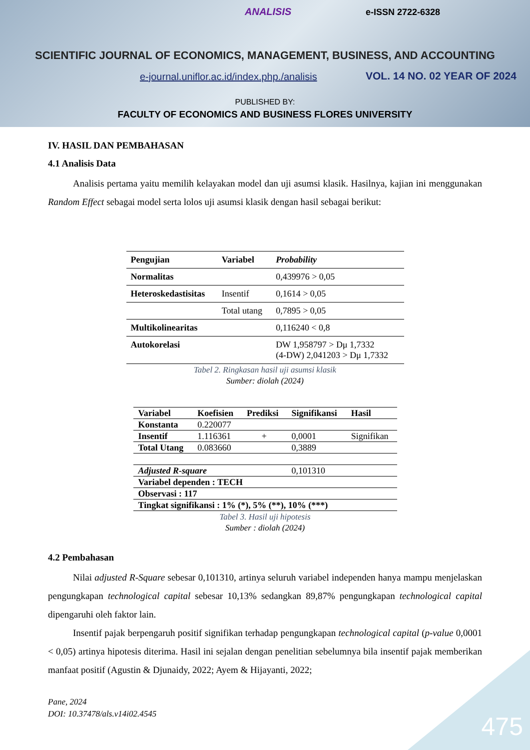ANALISIS e-ISSN 2722-6328
SCIENTIFIC JOURNAL OF ECONOMICS, MANAGEMENT, BUSINESS, AND ACCOUNTING
e-journal.uniflor.ac.id/index.php./analisis
VOL. 14 NO. 02 YEAR OF 2024
PUBLISHED BY:
FACULTY OF ECONOMICS AND BUSINESS FLORES UNIVERSITY
IV. HASIL DAN PEMBAHASAN
4.1 Analisis Data
Analisis pertama yaitu memilih kelayakan model dan uji asumsi klasik. Hasilnya, kajian ini menggunakan Random Effect sebagai model serta lolos uji asumsi klasik dengan hasil sebagai berikut:
| Pengujian | Variabel | Probability |
| --- | --- | --- |
| Normalitas | | 0,439976 > 0,05 |
| Heteroskedastisitas | Insentif | 0,1614 > 0,05 |
| | Total utang | 0,7895 > 0,05 |
| Multikolinearitas | | 0,116240 < 0,8 |
| Autokorelasi | | DW 1,958797 > Dμ 1,7332 (4-DW) 2,041203 > Dμ 1,7332 |
Tabel 2. Ringkasan hasil uji asumsi klasik
Sumber: diolah (2024)
| Variabel | Koefisien | Prediksi | Signifikansi | Hasil |
| --- | --- | --- | --- | --- |
| Konstanta | 0.220077 | | | |
| Insentif | 1.116361 | + | 0,0001 | Signifikan |
| Total Utang | 0.083660 | | 0,3889 | |
| Adjusted R-square | | | 0,101310 | |
| Variabel dependen : TECH | | | | |
| Observasi : 117 | | | | |
| Tingkat signifikansi : 1% (*), 5% (**), 10% (***) | | | | |
Tabel 3. Hasil uji hipotesis
Sumber : diolah (2024)
4.2 Pembahasan
Nilai adjusted R-Square sebesar 0,101310, artinya seluruh variabel independen hanya mampu menjelaskan pengungkapan technological capital sebesar 10,13% sedangkan 89,87% pengungkapan technological capital dipengaruhi oleh faktor lain.
Insentif pajak berpengaruh positif signifikan terhadap pengungkapan technological capital (p-value 0,0001 < 0,05) artinya hipotesis diterima. Hasil ini sejalan dengan penelitian sebelumnya bila insentif pajak memberikan manfaat positif (Agustin & Djunaidy, 2022; Ayem & Hijayanti, 2022;
Pane, 2024
DOI: 10.37478/als.v14i02.4545
475